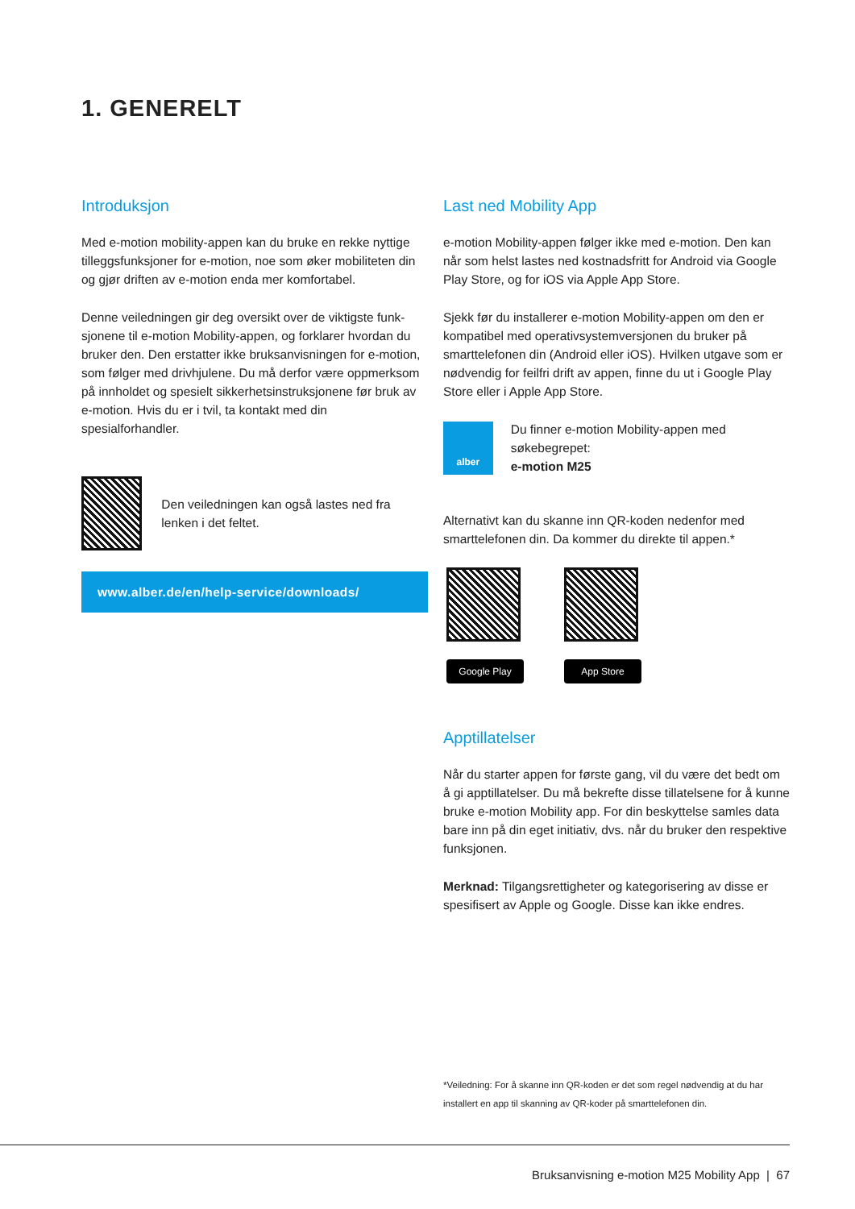1. GENERELT
Introduksjon
Med e-motion mobility-appen kan du bruke en rekke nyttige tilleggsfunksjoner for e-motion, noe som øker mobiliteten din og gjør driften av e-motion enda mer komfortabel.
Denne veiledningen gir deg oversikt over de viktigste funk­sjonene til e-motion Mobility-appen, og forklarer hvordan du bruker den. Den erstatter ikke bruksanvisningen for e-motion, som følger med drivhjulene. Du må derfor være oppmerksom på innholdet og spesielt sikkerhetsinstruk­sjonene før bruk av e-motion. Hvis du er i tvil, ta kontakt med din spesialforhandler.
Den veiledningen kan også lastes ned fra lenken i det feltet.
www.alber.de/en/help-service/downloads/
Last ned Mobility App
e-motion Mobility-appen følger ikke med e-motion. Den kan når som helst lastes ned kostnadsfritt for Android via Google Play Store, og for iOS via Apple App Store.
Sjekk før du installerer e-motion Mobility-appen om den er kompatibel med operativsystemversjonen du bruker på smarttelefonen din (Android eller iOS). Hvilken utgave som er nødvendig for feilfri drift av appen, finne du ut i Google Play Store eller i Apple App Store.
alber
Du finner e-motion Mobility-appen med søkebegrepet:
e-motion M25
Alternativt kan du skanne inn QR-koden nedenfor med smarttelefonen din. Da kommer du direkte til appen.*
Google Play App Store
Apptillatelser
Når du starter appen for første gang, vil du være det bedt om å gi apptillatelser. Du må bekrefte disse tillatelsene for å kunne bruke e-motion Mobility app. For din beskyt­telse samles data bare inn på din eget initiativ, dvs. når du bruker den respektive funksjonen.
Merknad: Tilgangsrettigheter og kategorisering av disse er spesifisert av Apple og Google. Disse kan ikke endres.
*Veiledning: For å skanne inn QR-koden er det som regel nødvendig at du har installert en app til skanning av QR-koder på smarttelefonen din.
Bruksanvisning e-motion M25 Mobility App | 67